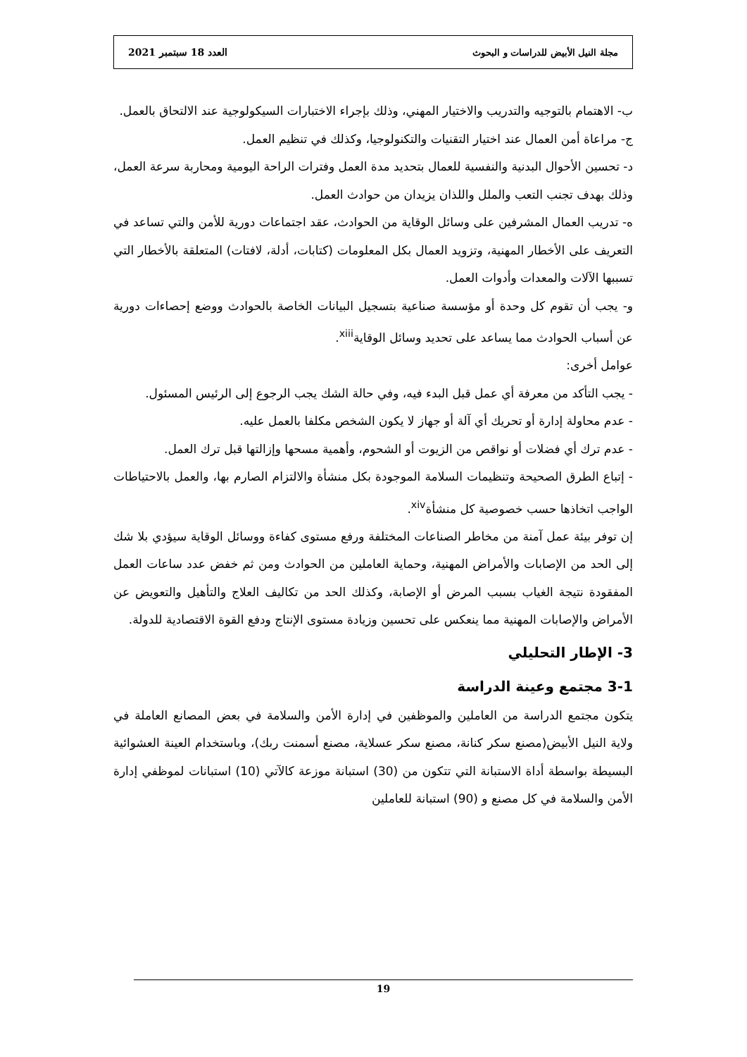مجلة النيل الأبيض للدراسات و البحوث العدد 18 سبتمبر 2021
ب- الاهتمام بالتوجيه والتدريب والاختيار المهني، وذلك بإجراء الاختبارات السيكولوجية عند الالتحاق بالعمل.
ج- مراعاة أمن العمال عند اختيار التقنيات والتكنولوجيا، وكذلك في تنظيم العمل.
د- تحسين الأحوال البدنية والنفسية للعمال بتحديد مدة العمل وفترات الراحة اليومية ومحاربة سرعة العمل، وذلك بهدف تجنب التعب والملل واللذان يزيدان من حوادث العمل.
ه- تدريب العمال المشرفين على وسائل الوقاية من الحوادث، عقد اجتماعات دورية للأمن والتي تساعد في التعريف على الأخطار المهنية، وتزويد العمال بكل المعلومات (كتابات، أدلة، لافتات) المتعلقة بالأخطار التي تسببها الآلات والمعدات وأدوات العمل.
و- يجب أن تقوم كل وحدة أو مؤسسة صناعية بتسجيل البيانات الخاصة بالحوادث ووضع إحصاءات دورية عن أسباب الحوادث مما يساعد على تحديد وسائل الوقاية<sup>xiii</sup>.
عوامل أخرى:
- يجب التأكد من معرفة أي عمل قبل البدء فيه، وفي حالة الشك يجب الرجوع إلى الرئيس المسئول.
- عدم محاولة إدارة أو تحريك أي آلة أو جهاز لا يكون الشخص مكلفا بالعمل عليه.
- عدم ترك أي فضلات أو نواقص من الزيوت أو الشحوم، وأهمية مسحها وإزالتها قبل ترك العمل.
- إتباع الطرق الصحيحة وتنظيمات السلامة الموجودة بكل منشأة والالتزام الصارم بها، والعمل بالاحتياطات الواجب اتخاذها حسب خصوصية كل منشأة<sup>xiv</sup>.
إن توفر بيئة عمل آمنة من مخاطر الصناعات المختلفة ورفع مستوى كفاءة ووسائل الوقاية سيؤدي بلا شك إلى الحد من الإصابات والأمراض المهنية، وحماية العاملين من الحوادث ومن ثم خفض عدد ساعات العمل المفقودة نتيجة الغياب بسبب المرض أو الإصابة، وكذلك الحد من تكاليف العلاج والتأهيل والتعويض عن الأمراض والإصابات المهنية مما ينعكس على تحسين وزيادة مستوى الإنتاج ودفع القوة الاقتصادية للدولة.
3- الإطار التحليلي
3-1 مجتمع وعينة الدراسة
يتكون مجتمع الدراسة من العاملين والموظفين في إدارة الأمن والسلامة في بعض المصانع العاملة في ولاية النيل الأبيض(مصنع سكر كنانة، مصنع سكر عسلاية، مصنع أسمنت ربك)، وباستخدام العينة العشوائية البسيطة بواسطة أداة الاستبانة التي تتكون من (30) استبانة موزعة كالآتي (10) استبانات لموظفي إدارة الأمن والسلامة في كل مصنع و (90) استبانة للعاملين
19